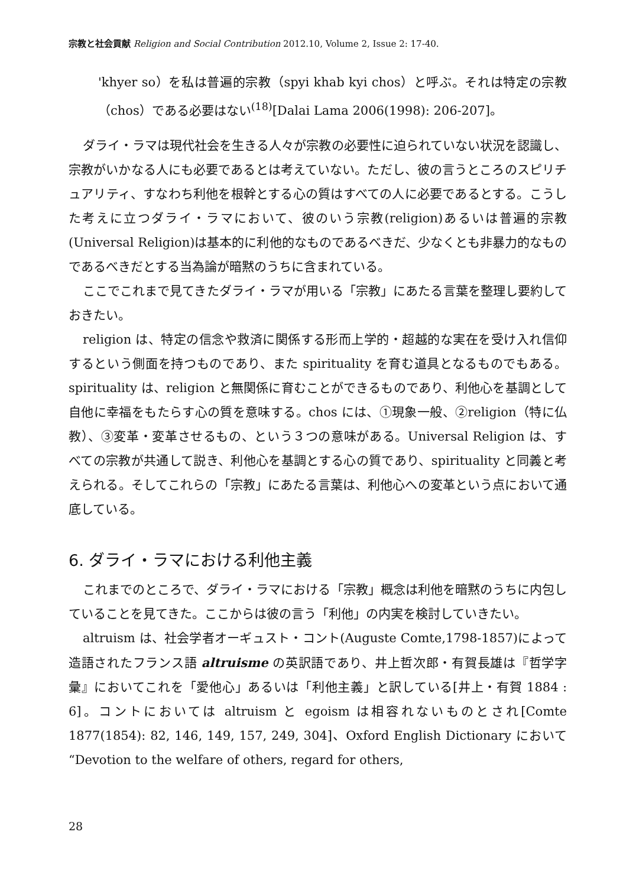宗教と社会貢献 Religion and Social Contribution 2012.10, Volume 2, Issue 2: 17-40.
'khyer so）を私は普遍的宗教（spyi khab kyi chos）と呼ぶ。それは特定の宗教（chos）である必要はない<sup>(18)</sup>[Dalai Lama 2006(1998): 206-207]。
ダライ・ラマは現代社会を生きる人々が宗教の必要性に迫られていない状況を認識し、宗教がいかなる人にも必要であるとは考えていない。ただし、彼の言うところのスピリチュアリティ、すなわち利他を根幹とする心の質はすべての人に必要であるとする。こうした考えに立つダライ・ラマにおいて、彼のいう宗教(religion)あるいは普遍的宗教(Universal Religion)は基本的に利他的なものであるべきだ、少なくとも非暴力的なものであるべきだとする当為論が暗黙のうちに含まれている。
ここでこれまで見てきたダライ・ラマが用いる「宗教」にあたる言葉を整理し要約しておきたい。
religion は、特定の信念や救済に関係する形而上学的・超越的な実在を受け入れ信仰するという側面を持つものであり、また spirituality を育む道具となるものでもある。spirituality は、religion と無関係に育むことができるものであり、利他心を基調として自他に幸福をもたらす心の質を意味する。chos には、①現象一般、②religion（特に仏教）、③変革・変革させるもの、という３つの意味がある。Universal Religion は、すべての宗教が共通して説き、利他心を基調とする心の質であり、spirituality と同義と考えられる。そしてこれらの「宗教」にあたる言葉は、利他心への変革という点において通底している。
6. ダライ・ラマにおける利他主義
これまでのところで、ダライ・ラマにおける「宗教」概念は利他を暗黙のうちに内包していることを見てきた。ここからは彼の言う「利他」の内実を検討していきたい。
altruism は、社会学者オーギュスト・コント(Auguste Comte,1798-1857)によって造語されたフランス語 altruisme の英訳語であり、井上哲次郎・有賀長雄は『哲学字彙』においてこれを「愛他心」あるいは「利他主義」と訳している[井上・有賀 1884 : 6]。コントにおいては altruism と egoism は相容れないものとされ[Comte 1877(1854): 82, 146, 149, 157, 249, 304]、Oxford English Dictionary において “Devotion to the welfare of others, regard for others,
28